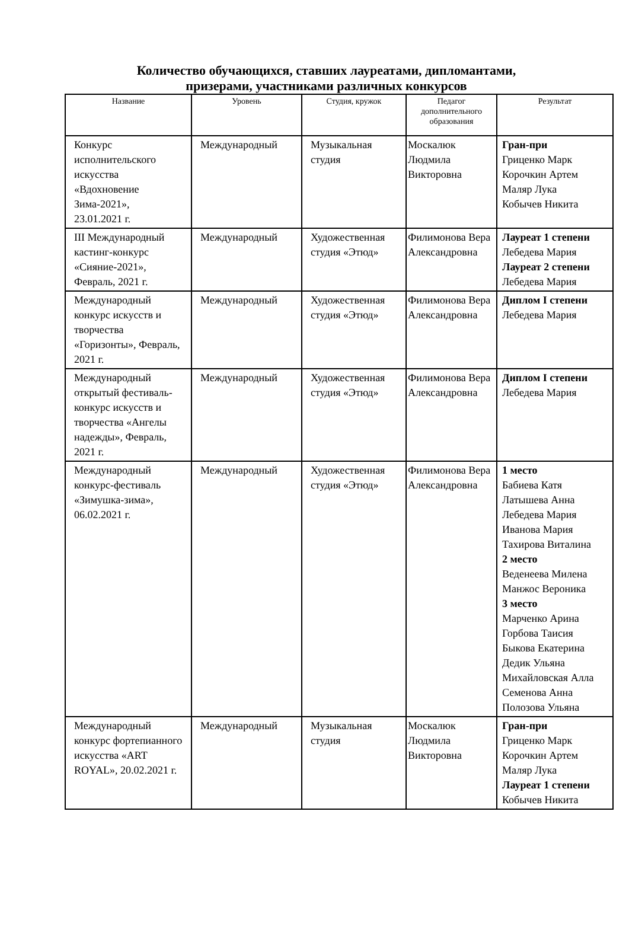Количество обучающихся, ставших лауреатами, дипломантами,
призерами, участниками различных конкурсов
| Название | Уровень | Студия, кружок | Педагог дополнительного образования | Результат |
| --- | --- | --- | --- | --- |
| Конкурс исполнительского искусства «Вдохновение Зима-2021», 23.01.2021 г. | Международный | Музыкальная студия | Москалюк Людмила Викторовна | Гран-при Гриценко Марк Корочкин Артем Маляр Лука Кобычев Никита |
| III Международный кастинг-конкурс «Сияние-2021», Февраль, 2021 г. | Международный | Художественная студия «Этюд» | Филимонова Вера Александровна | Лауреат 1 степени Лебедева Мария Лауреат 2 степени Лебедева Мария |
| Международный конкурс искусств и творчества «Горизонты», Февраль, 2021 г. | Международный | Художественная студия «Этюд» | Филимонова Вера Александровна | Диплом I степени Лебедева Мария |
| Международный открытый фестиваль-конкурс искусств и творчества «Ангелы надежды», Февраль, 2021 г. | Международный | Художественная студия «Этюд» | Филимонова Вера Александровна | Диплом I степени Лебедева Мария |
| Международный конкурс-фестиваль «Зимушка-зима», 06.02.2021 г. | Международный | Художественная студия «Этюд» | Филимонова Вера Александровна | 1 место Бабиева Катя Латышева Анна Лебедева Мария Иванова Мария Тахирова Виталина 2 место Веденеева Милена Манжос Вероника 3 место Марченко Арина Горбова Таисия Быкова Екатерина Дедик Ульяна Михайловская Алла Семенова Анна Полозова Ульяна |
| Международный конкурс фортепианного искусства «ART ROYAL», 20.02.2021 г. | Международный | Музыкальная студия | Москалюк Людмила Викторовна | Гран-при Гриценко Марк Корочкин Артем Маляр Лука Лауреат 1 степени Кобычев Никита |